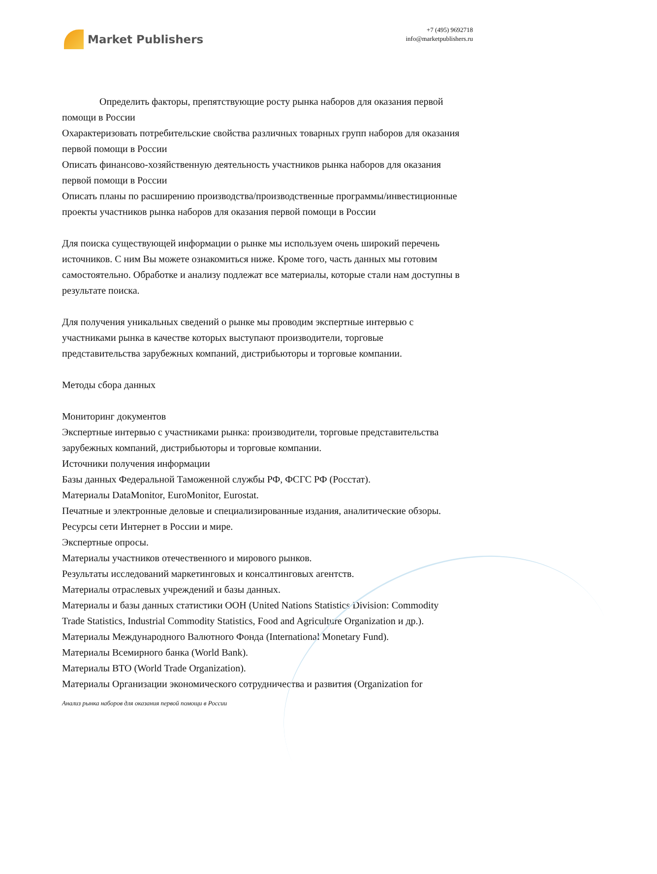Market Publishers
+7 (495) 9692718
info@marketpublishers.ru
Определить факторы, препятствующие росту рынка наборов для оказания первой помощи в России
Охарактеризовать потребительские свойства различных товарных групп наборов для оказания первой помощи в России
Описать финансово-хозяйственную деятельность участников рынка наборов для оказания первой помощи в России
Описать планы по расширению производства/производственные программы/инвестиционные проекты участников рынка наборов для оказания первой помощи в России
Для поиска существующей информации о рынке мы используем очень широкий перечень источников. С ним Вы можете ознакомиться ниже. Кроме того, часть данных мы готовим самостоятельно. Обработке и анализу подлежат все материалы, которые стали нам доступны в результате поиска.
Для получения уникальных сведений о рынке мы проводим экспертные интервью с участниками рынка в качестве которых выступают производители, торговые представительства зарубежных компаний, дистрибьюторы и торговые компании.
Методы сбора данных
Мониторинг документов
Экспертные интервью с участниками рынка: производители, торговые представительства зарубежных компаний, дистрибьюторы и торговые компании.
Источники получения информации
Базы данных Федеральной Таможенной службы РФ, ФСГС РФ (Росстат).
Материалы DataMonitor, EuroMonitor, Eurostat.
Печатные и электронные деловые и специализированные издания, аналитические обзоры.
Ресурсы сети Интернет в России и мире.
Экспертные опросы.
Материалы участников отечественного и мирового рынков.
Результаты исследований маркетинговых и консалтинговых агентств.
Материалы отраслевых учреждений и базы данных.
Материалы и базы данных статистики ООН (United Nations Statistics Division: Commodity Trade Statistics, Industrial Commodity Statistics, Food and Agriculture Organization и др.).
Материалы Международного Валютного Фонда (International Monetary Fund).
Материалы Всемирного банка (World Bank).
Материалы ВТО (World Trade Organization).
Материалы Организации экономического сотрудничества и развития (Organization for
Анализ рынка наборов для оказания первой помощи в России